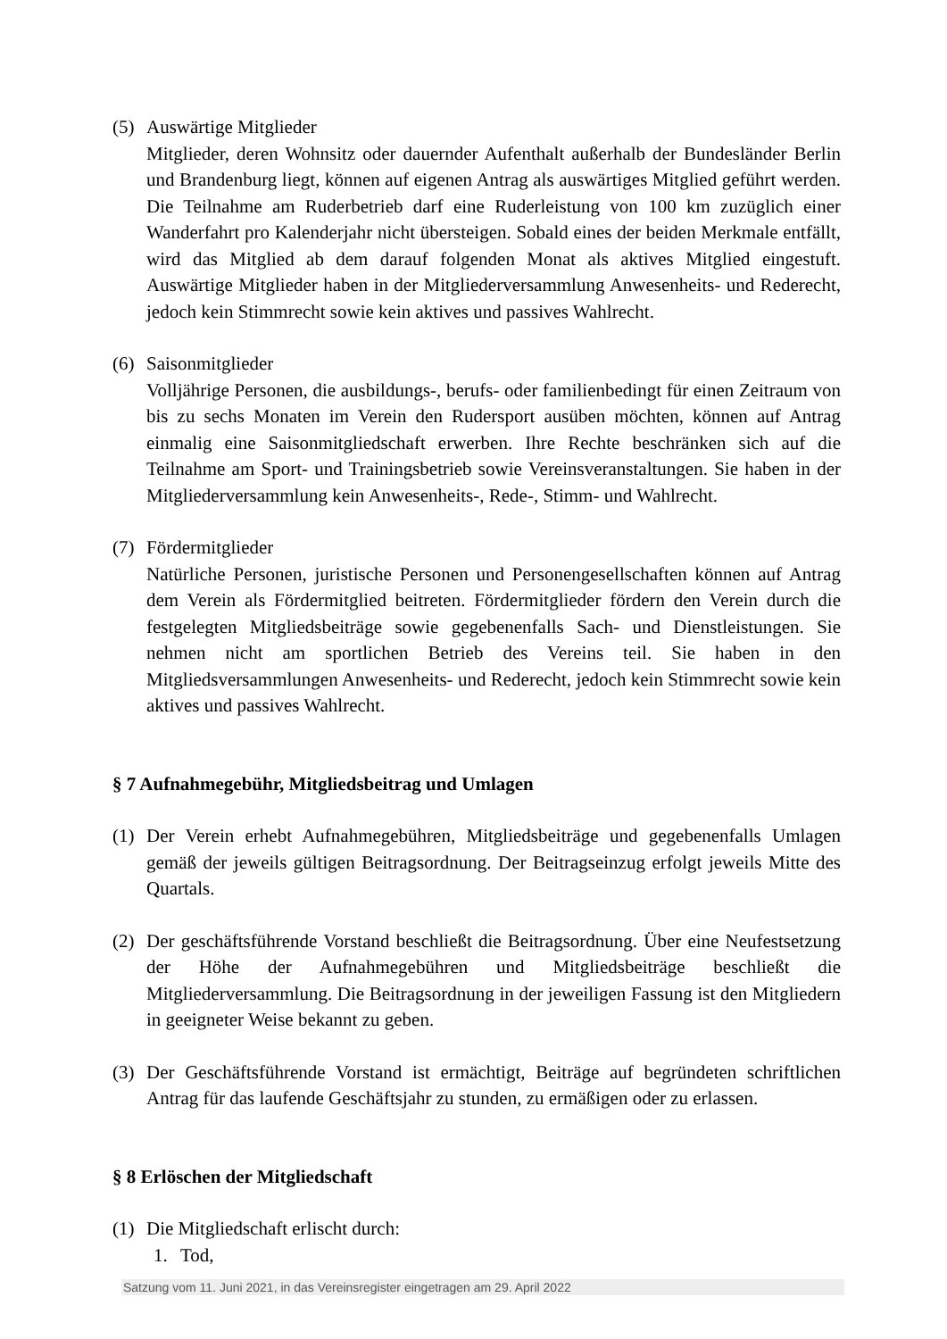(5) Auswärtige Mitglieder
Mitglieder, deren Wohnsitz oder dauernder Aufenthalt außerhalb der Bundesländer Berlin und Brandenburg liegt, können auf eigenen Antrag als auswärtiges Mitglied geführt werden. Die Teilnahme am Ruderbetrieb darf eine Ruderleistung von 100 km zuzüglich einer Wanderfahrt pro Kalenderjahr nicht übersteigen. Sobald eines der beiden Merkmale entfällt, wird das Mitglied ab dem darauf folgenden Monat als aktives Mitglied eingestuft. Auswärtige Mitglieder haben in der Mitgliederversammlung Anwesenheits- und Rederecht, jedoch kein Stimmrecht sowie kein aktives und passives Wahlrecht.
(6) Saisonmitglieder
Volljährige Personen, die ausbildungs-, berufs- oder familienbedingt für einen Zeitraum von bis zu sechs Monaten im Verein den Rudersport ausüben möchten, können auf Antrag einmalig eine Saisonmitgliedschaft erwerben. Ihre Rechte beschränken sich auf die Teilnahme am Sport- und Trainingsbetrieb sowie Vereinsveranstaltungen. Sie haben in der Mitgliederversammlung kein Anwesenheits-, Rede-, Stimm- und Wahlrecht.
(7) Fördermitglieder
Natürliche Personen, juristische Personen und Personengesellschaften können auf Antrag dem Verein als Fördermitglied beitreten. Fördermitglieder fördern den Verein durch die festgelegten Mitgliedsbeiträge sowie gegebenenfalls Sach- und Dienstleistungen. Sie nehmen nicht am sportlichen Betrieb des Vereins teil. Sie haben in den Mitgliedsversammlungen Anwesenheits- und Rederecht, jedoch kein Stimmrecht sowie kein aktives und passives Wahlrecht.
§ 7 Aufnahmegebühr, Mitgliedsbeitrag und Umlagen
(1) Der Verein erhebt Aufnahmegebühren, Mitgliedsbeiträge und gegebenenfalls Umlagen gemäß der jeweils gültigen Beitragsordnung. Der Beitragseinzug erfolgt jeweils Mitte des Quartals.
(2) Der geschäftsführende Vorstand beschließt die Beitragsordnung. Über eine Neufestsetzung der Höhe der Aufnahmegebühren und Mitgliedsbeiträge beschließt die Mitgliederversammlung. Die Beitragsordnung in der jeweiligen Fassung ist den Mitgliedern in geeigneter Weise bekannt zu geben.
(3) Der Geschäftsführende Vorstand ist ermächtigt, Beiträge auf begründeten schriftlichen Antrag für das laufende Geschäftsjahr zu stunden, zu ermäßigen oder zu erlassen.
§ 8 Erlöschen der Mitgliedschaft
(1) Die Mitgliedschaft erlischt durch:
1. Tod,
Satzung vom 11. Juni 2021, in das Vereinsregister eingetragen am 29. April 2022